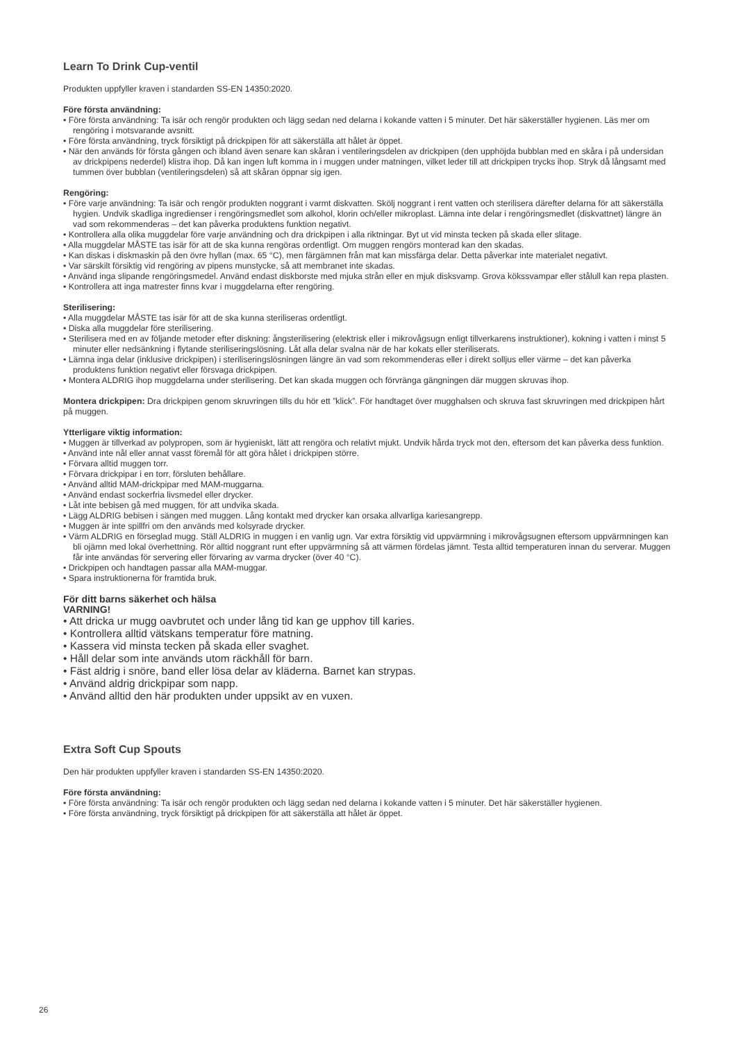Learn To Drink Cup-ventil
Produkten uppfyller kraven i standarden SS-EN 14350:2020.
Före första användning:
• Före första användning: Ta isär och rengör produkten och lägg sedan ned delarna i kokande vatten i 5 minuter. Det här säkerställer hygienen. Läs mer om rengöring i motsvarande avsnitt.
• Före första användning, tryck försiktigt på drickpipen för att säkerställa att hålet är öppet.
• När den används för första gången och ibland även senare kan skåran i ventileringsdelen av drickpipen (den upphöjda bubblan med en skåra i på undersidan av drickpipens nederdel) klistra ihop. Då kan ingen luft komma in i muggen under matningen, vilket leder till att drickpipen trycks ihop. Stryk då långsamt med tummen över bubblan (ventileringsdelen) så att skåran öppnar sig igen.
Rengöring:
• Före varje användning: Ta isär och rengör produkten noggrant i varmt diskvatten. Skölj noggrant i rent vatten och sterilisera därefter delarna för att säkerställa hygien. Undvik skadliga ingredienser i rengöringsmedlet som alkohol, klorin och/eller mikroplast. Lämna inte delar i rengöringsmedlet (diskvattnet) längre än vad som rekommenderas – det kan påverka produktens funktion negativt.
• Kontrollera alla olika muggdelar före varje användning och dra drickpipen i alla riktningar. Byt ut vid minsta tecken på skada eller slitage.
• Alla muggdelar MÅSTE tas isär för att de ska kunna rengöras ordentligt. Om muggen rengörs monterad kan den skadas.
• Kan diskas i diskmaskin på den övre hyllan (max. 65 °C), men färgämnen från mat kan missfärga delar. Detta påverkar inte materialet negativt.
• Var särskilt försiktig vid rengöring av pipens munstycke, så att membranet inte skadas.
• Använd inga slipande rengöringsmedel. Använd endast diskborste med mjuka strån eller en mjuk disksvamp. Grova kökssvampar eller stålull kan repa plasten.
• Kontrollera att inga matrester finns kvar i muggdelarna efter rengöring.
Sterilisering:
• Alla muggdelar MÅSTE tas isär för att de ska kunna steriliseras ordentligt.
• Diska alla muggdelar före sterilisering.
• Sterilisera med en av följande metoder efter diskning: ångsterilisering (elektrisk eller i mikrovågsugn enligt tillverkarens instruktioner), kokning i vatten i minst 5 minuter eller nedsänkning i flytande steriliseringslösning. Låt alla delar svalna när de har kokats eller steriliserats.
• Lämna inga delar (inklusive drickpipen) i steriliseringslösningen längre än vad som rekommenderas eller i direkt solljus eller värme – det kan påverka produktens funktion negativt eller försvaga drickpipen.
• Montera ALDRIG ihop muggdelarna under sterilisering. Det kan skada muggen och förvränga gängningen där muggen skruvas ihop.
Montera drickpipen: Dra drickpipen genom skruvringen tills du hör ett ”klick”. För handtaget över mugghalsen och skruva fast skruvringen med drickpipen hårt på muggen.
Ytterligare viktig information:
• Muggen är tillverkad av polypropen, som är hygieniskt, lätt att rengöra och relativt mjukt. Undvik hårda tryck mot den, eftersom det kan påverka dess funktion.
• Använd inte nål eller annat vasst föremål för att göra hålet i drickpipen större.
• Förvara alltid muggen torr.
• Förvara drickpipar i en torr, försluten behållare.
• Använd alltid MAM-drickpipar med MAM-muggarna.
• Använd endast sockerfria livsmedel eller drycker.
• Låt inte bebisen gå med muggen, för att undvika skada.
• Lägg ALDRIG bebisen i sängen med muggen. Lång kontakt med drycker kan orsaka allvarliga kariesangrepp.
• Muggen är inte spillfri om den används med kolsyrade drycker.
• Värm ALDRIG en förseglad mugg. Ställ ALDRIG in muggen i en vanlig ugn. Var extra försiktig vid uppvärmning i mikrovågsugnen eftersom uppvärmningen kan bli ojämn med lokal överhettning. Rör alltid noggrant runt efter uppvärmning så att värmen fördelas jämnt. Testa alltid temperaturen innan du serverar. Muggen får inte användas för servering eller förvaring av varma drycker (över 40 °C).
• Drickpipen och handtagen passar alla MAM-muggar.
• Spara instruktionerna för framtida bruk.
För ditt barns säkerhet och hälsa
VARNING!
• Att dricka ur mugg oavbrutet och under lång tid kan ge upphov till karies.
• Kontrollera alltid vätskans temperatur före matning.
• Kassera vid minsta tecken på skada eller svaghet.
• Håll delar som inte används utom räckhåll för barn.
• Fäst aldrig i snöre, band eller lösa delar av kläderna. Barnet kan strypas.
• Använd aldrig drickpipar som napp.
• Använd alltid den här produkten under uppsikt av en vuxen.
Extra Soft Cup Spouts
Den här produkten uppfyller kraven i standarden SS-EN 14350:2020.
Före första användning:
• Före första användning: Ta isär och rengör produkten och lägg sedan ned delarna i kokande vatten i 5 minuter. Det här säkerställer hygienen.
• Före första användning, tryck försiktigt på drickpipen för att säkerställa att hålet är öppet.
26